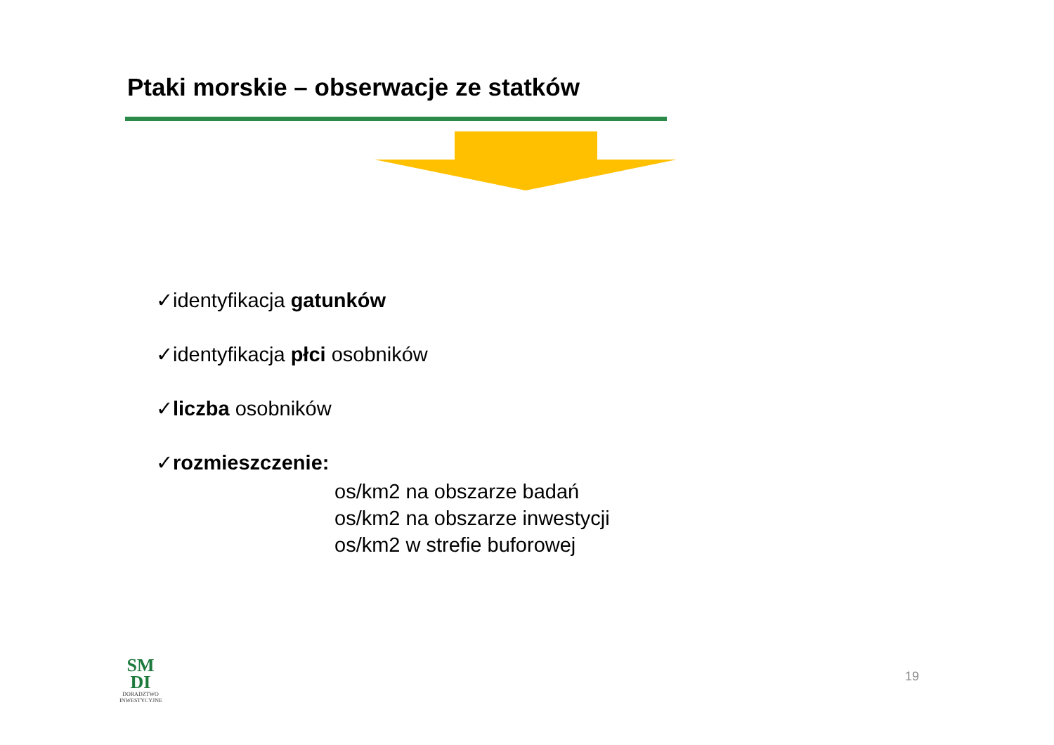Ptaki morskie – obserwacje ze statków
✓identyfikacja gatunków
✓identyfikacja płci osobników
✓liczba osobników
✓rozmieszczenie:
os/km2 na obszarze badań
os/km2 na obszarze inwestycji
os/km2 w strefie buforowej
SM
DI
DORADZTWO
INWESTYCYJNE
19